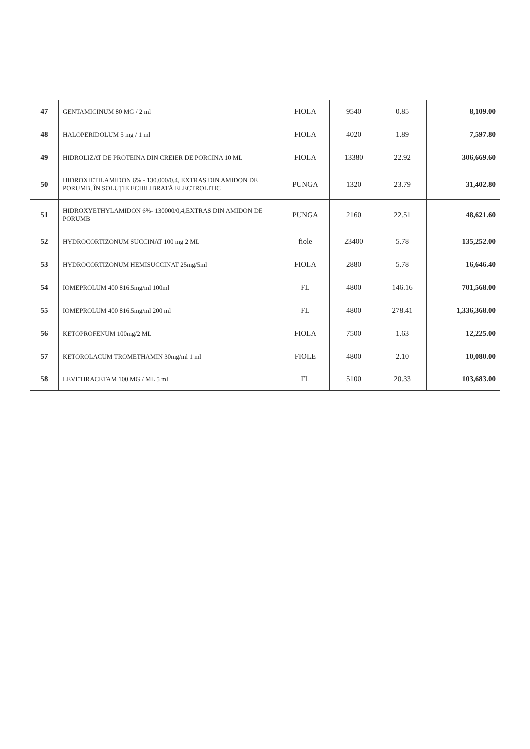| 47 | GENTAMICINUM 80 MG / 2 ml | FIOLA | 9540 | 0.85 | 8,109.00 |
| 48 | HALOPERIDOLUM 5 mg / 1 ml | FIOLA | 4020 | 1.89 | 7,597.80 |
| 49 | HIDROLIZAT DE PROTEINA DIN CREIER DE PORCINA 10 ML | FIOLA | 13380 | 22.92 | 306,669.60 |
| 50 | HIDROXIETILAMIDON 6% - 130.000/0,4, EXTRAS DIN AMIDON DE PORUMB, ÎN SOLUȚIE ECHILIBRATĂ ELECTROLITIC | PUNGA | 1320 | 23.79 | 31,402.80 |
| 51 | HIDROXYETHYLAMIDON 6%- 130000/0,4,EXTRAS DIN AMIDON DE PORUMB | PUNGA | 2160 | 22.51 | 48,621.60 |
| 52 | HYDROCORTIZONUM SUCCINAT 100 mg 2 ML | fiole | 23400 | 5.78 | 135,252.00 |
| 53 | HYDROCORTIZONUM HEMISUCCINAT 25mg/5ml | FIOLA | 2880 | 5.78 | 16,646.40 |
| 54 | IOMEPROLUM 400 816.5mg/ml 100ml | FL | 4800 | 146.16 | 701,568.00 |
| 55 | IOMEPROLUM 400 816.5mg/ml 200 ml | FL | 4800 | 278.41 | 1,336,368.00 |
| 56 | KETOPROFENUM 100mg/2 ML | FIOLA | 7500 | 1.63 | 12,225.00 |
| 57 | KETOROLACUM TROMETHAMIN 30mg/ml 1 ml | FIOLE | 4800 | 2.10 | 10,080.00 |
| 58 | LEVETIRACETAM 100 MG / ML 5 ml | FL | 5100 | 20.33 | 103,683.00 |